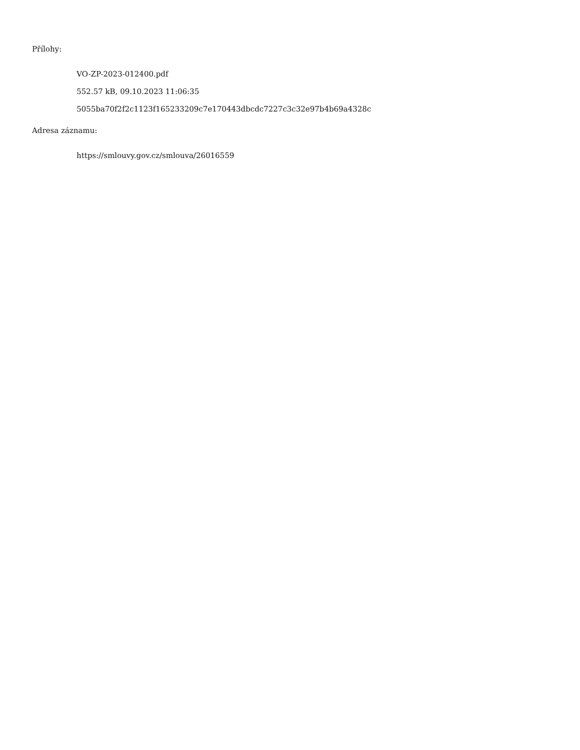Přílohy:
VO-ZP-2023-012400.pdf
552.57 kB, 09.10.2023 11:06:35
5055ba70f2f2c1123f165233209c7e170443dbcdc7227c3c32e97b4b69a4328c
Adresa záznamu:
https://smlouvy.gov.cz/smlouva/26016559